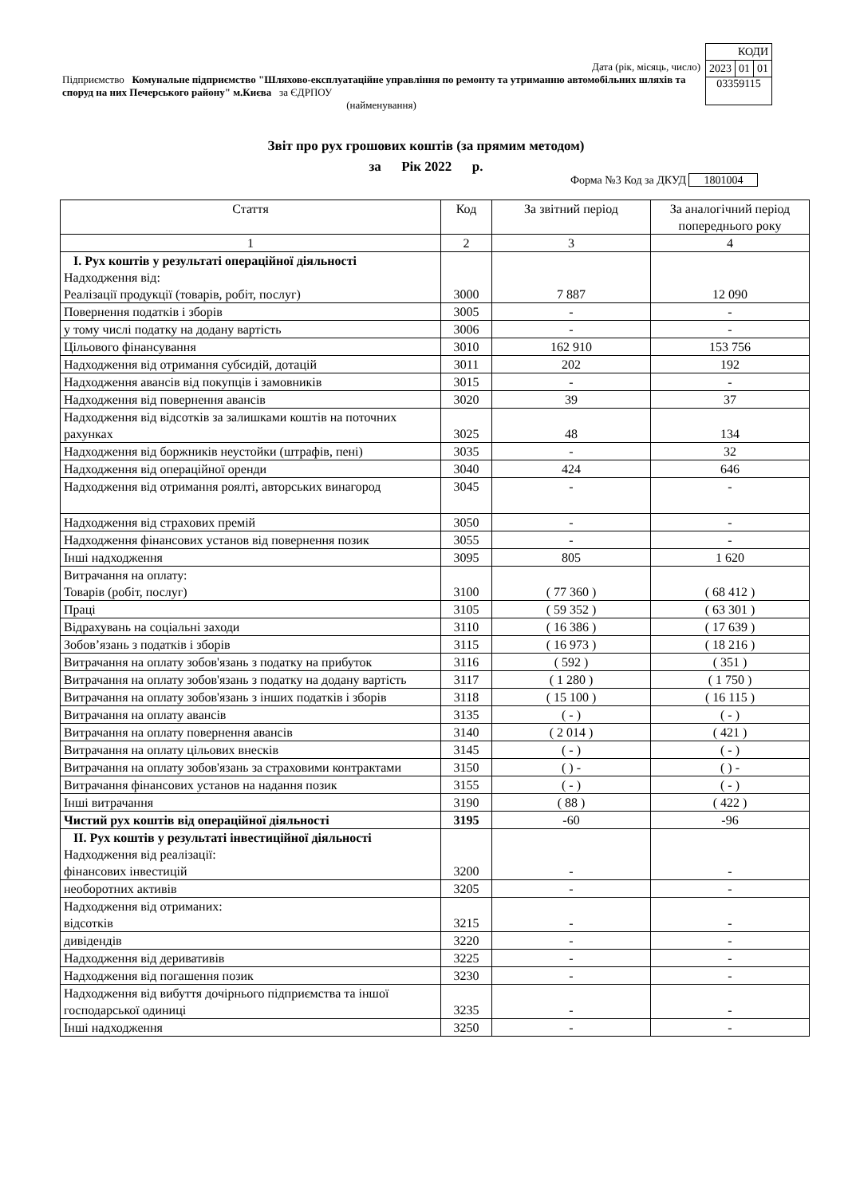| КОДИ | | |
| 2023 | 01 | 01 |
| 03359115 | | |
Дата (рік, місяць, число)
Підприємство Комунальне підприємство "Шляхово-експлуатаційне управління по ремонту та утриманню автомобільних шляхів та споруд на них Печерського району" м.Києва за ЄДРПОУ
(найменування)
Звіт про рух грошових коштів (за прямим методом)
за Рік 2022 р.
Форма №3 Код за ДКУД 1801004
| Стаття | Код | За звітний період | За аналогічний період попереднього року |
| --- | --- | --- | --- |
| 1 | 2 | 3 | 4 |
| I. Рух коштів у результаті операційної діяльності Надходження від: Реалізації продукції (товарів, робіт, послуг) | 3000 | 7 887 | 12 090 |
| Повернення податків і зборів | 3005 | - | - |
| у тому числі податку на додану вартість | 3006 | - | - |
| Цільового фінансування | 3010 | 162 910 | 153 756 |
| Надходження від отримання субсидій, дотацій | 3011 | 202 | 192 |
| Надходження авансів від покупців і замовників | 3015 | - | - |
| Надходження від повернення авансів | 3020 | 39 | 37 |
| Надходження від відсотків за залишками коштів на поточних рахунках | 3025 | 48 | 134 |
| Надходження від боржників неустойки (штрафів, пені) | 3035 | - | 32 |
| Надходження від операційної оренди | 3040 | 424 | 646 |
| Надходження від отримання роялті, авторських винагород | 3045 | - | - |
| Надходження від страхових премій | 3050 | - | - |
| Надходження фінансових установ від повернення позик | 3055 | - | - |
| Інші надходження | 3095 | 805 | 1 620 |
| Витрачання на оплату: Товарів (робіт, послуг) | 3100 | ( 77 360 ) | ( 68 412 ) |
| Праці | 3105 | ( 59 352 ) | ( 63 301 ) |
| Відрахувань на соціальні заходи | 3110 | ( 16 386 ) | ( 17 639 ) |
| Зобов’язань з податків і зборів | 3115 | ( 16 973 ) | ( 18 216 ) |
| Витрачання на оплату зобов'язань з податку на прибуток | 3116 | ( 592 ) | ( 351 ) |
| Витрачання на оплату зобов'язань з податку на додану вартість | 3117 | ( 1 280 ) | ( 1 750 ) |
| Витрачання на оплату зобов'язань з інших податків і зборів | 3118 | ( 15 100 ) | ( 16 115 ) |
| Витрачання на оплату авансів | 3135 | ( - ) | ( - ) |
| Витрачання на оплату повернення авансів | 3140 | ( 2 014 ) | ( 421 ) |
| Витрачання на оплату цільових внесків | 3145 | ( - ) | ( - ) |
| Витрачання на оплату зобов'язань за страховими контрактами | 3150 | ( ) - | ( ) - |
| Витрачання фінансових установ на надання позик | 3155 | ( - ) | ( - ) |
| Інші витрачання | 3190 | ( 88 ) | ( 422 ) |
| Чистий рух коштів від операційної діяльності | 3195 | -60 | -96 |
| II. Рух коштів у результаті інвестиційної діяльності Надходження від реалізації: фінансових інвестицій | 3200 | - | - |
| необоротних активів | 3205 | - | - |
| Надходження від отриманих: відсотків | 3215 | - | - |
| дивідендів | 3220 | - | - |
| Надходження від деривативів | 3225 | - | - |
| Надходження від погашення позик | 3230 | - | - |
| Надходження від вибуття дочірнього підприємства та іншої господарської одиниці | 3235 | - | - |
| Інші надходження | 3250 | - | - |